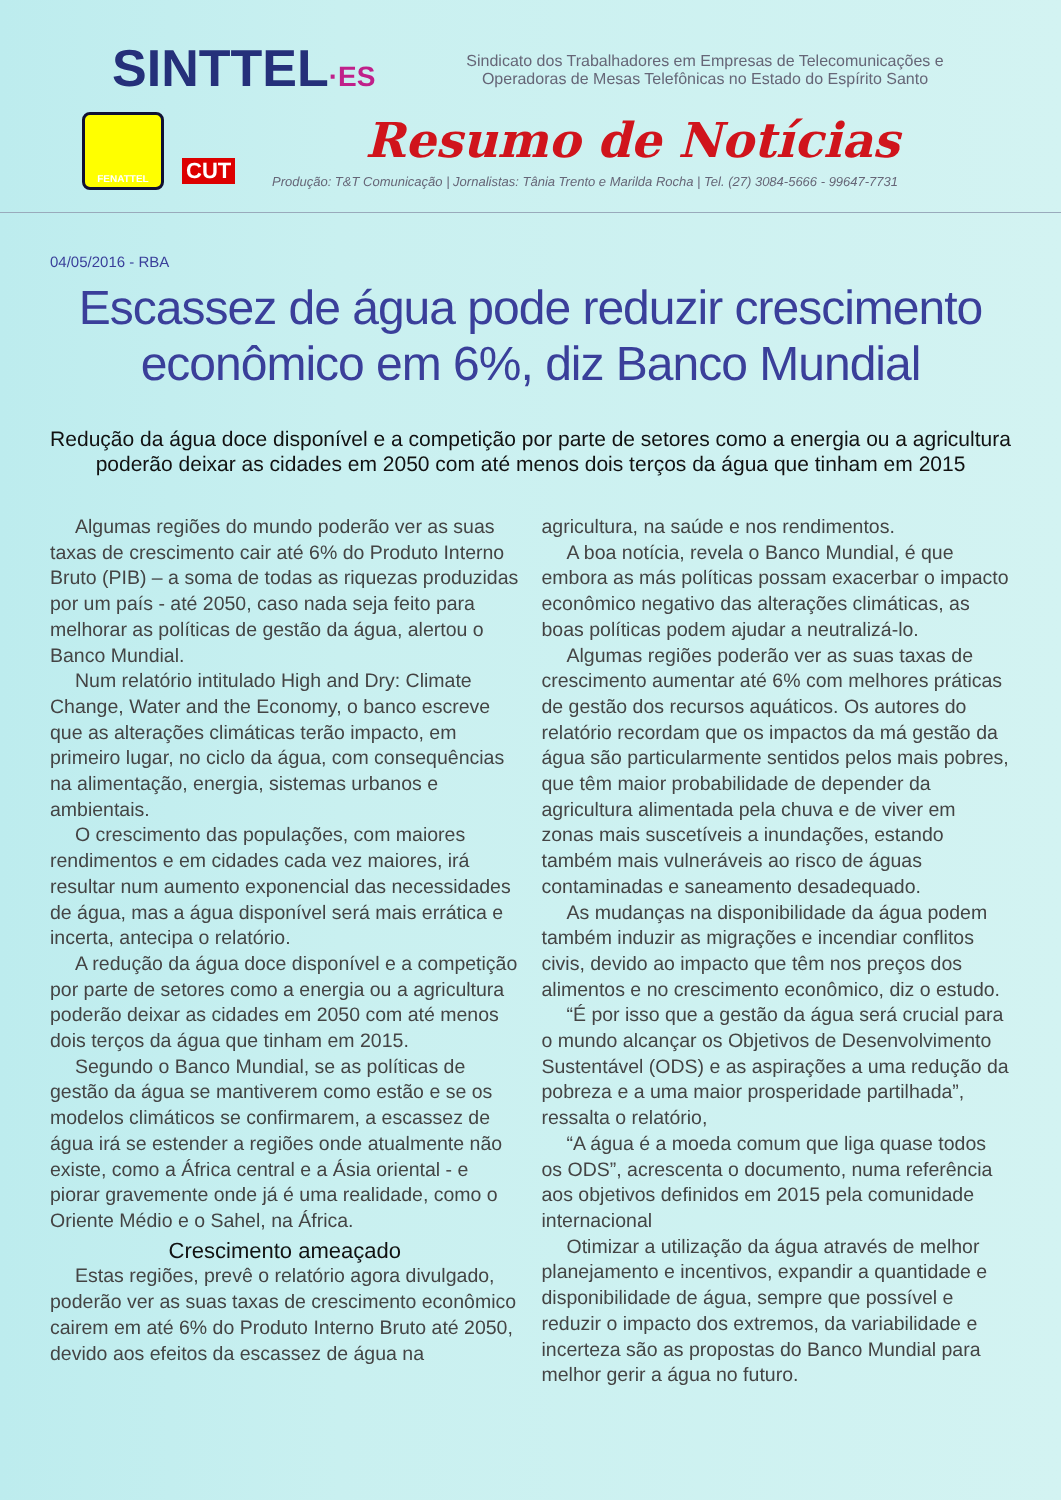SINTTEL·ES
Sindicato dos Trabalhadores em Empresas de Telecomunicações e Operadoras de Mesas Telefônicas no Estado do Espírito Santo
FENATTEL
CUT
Resumo de Notícias
Produção: T&T Comunicação | Jornalistas: Tânia Trento e Marilda Rocha | Tel. (27) 3084-5666 - 99647-7731
04/05/2016 - RBA
Escassez de água pode reduzir crescimento econômico em 6%, diz Banco Mundial
Redução da água doce disponível e a competição por parte de setores como a energia ou a agricultura poderão deixar as cidades em 2050 com até menos dois terços da água que tinham em 2015
Algumas regiões do mundo poderão ver as suas taxas de crescimento cair até 6% do Produto Interno Bruto (PIB) – a soma de todas as riquezas produzidas por um país - até 2050, caso nada seja feito para melhorar as políticas de gestão da água, alertou o Banco Mundial.
Num relatório intitulado High and Dry: Climate Change, Water and the Economy, o banco escreve que as alterações climáticas terão impacto, em primeiro lugar, no ciclo da água, com consequências na alimentação, energia, sistemas urbanos e ambientais.
O crescimento das populações, com maiores rendimentos e em cidades cada vez maiores, irá resultar num aumento exponencial das necessidades de água, mas a água disponível será mais errática e incerta, antecipa o relatório.
A redução da água doce disponível e a competição por parte de setores como a energia ou a agricultura poderão deixar as cidades em 2050 com até menos dois terços da água que tinham em 2015.
Segundo o Banco Mundial, se as políticas de gestão da água se mantiverem como estão e se os modelos climáticos se confirmarem, a escassez de água irá se estender a regiões onde atualmente não existe, como a África central e a Ásia oriental - e piorar gravemente onde já é uma realidade, como o Oriente Médio e o Sahel, na África.
Crescimento ameaçado
Estas regiões, prevê o relatório agora divulgado, poderão ver as suas taxas de crescimento econômico cairem em até 6% do Produto Interno Bruto até 2050, devido aos efeitos da escassez de água na
agricultura, na saúde e nos rendimentos.
A boa notícia, revela o Banco Mundial, é que embora as más políticas possam exacerbar o impacto econômico negativo das alterações climáticas, as boas políticas podem ajudar a neutralizá-lo.
Algumas regiões poderão ver as suas taxas de crescimento aumentar até 6% com melhores práticas de gestão dos recursos aquáticos. Os autores do relatório recordam que os impactos da má gestão da água são particularmente sentidos pelos mais pobres, que têm maior probabilidade de depender da agricultura alimentada pela chuva e de viver em zonas mais suscetíveis a inundações, estando também mais vulneráveis ao risco de águas contaminadas e saneamento desadequado.
As mudanças na disponibilidade da água podem também induzir as migrações e incendiar conflitos civis, devido ao impacto que têm nos preços dos alimentos e no crescimento econômico, diz o estudo.
“É por isso que a gestão da água será crucial para o mundo alcançar os Objetivos de Desenvolvimento Sustentável (ODS) e as aspirações a uma redução da pobreza e a uma maior prosperidade partilhada”, ressalta o relatório,
“A água é a moeda comum que liga quase todos os ODS”, acrescenta o documento, numa referência aos objetivos definidos em 2015 pela comunidade internacional
Otimizar a utilização da água através de melhor planejamento e incentivos, expandir a quantidade e disponibilidade de água, sempre que possível e reduzir o impacto dos extremos, da variabilidade e incerteza são as propostas do Banco Mundial para melhor gerir a água no futuro.